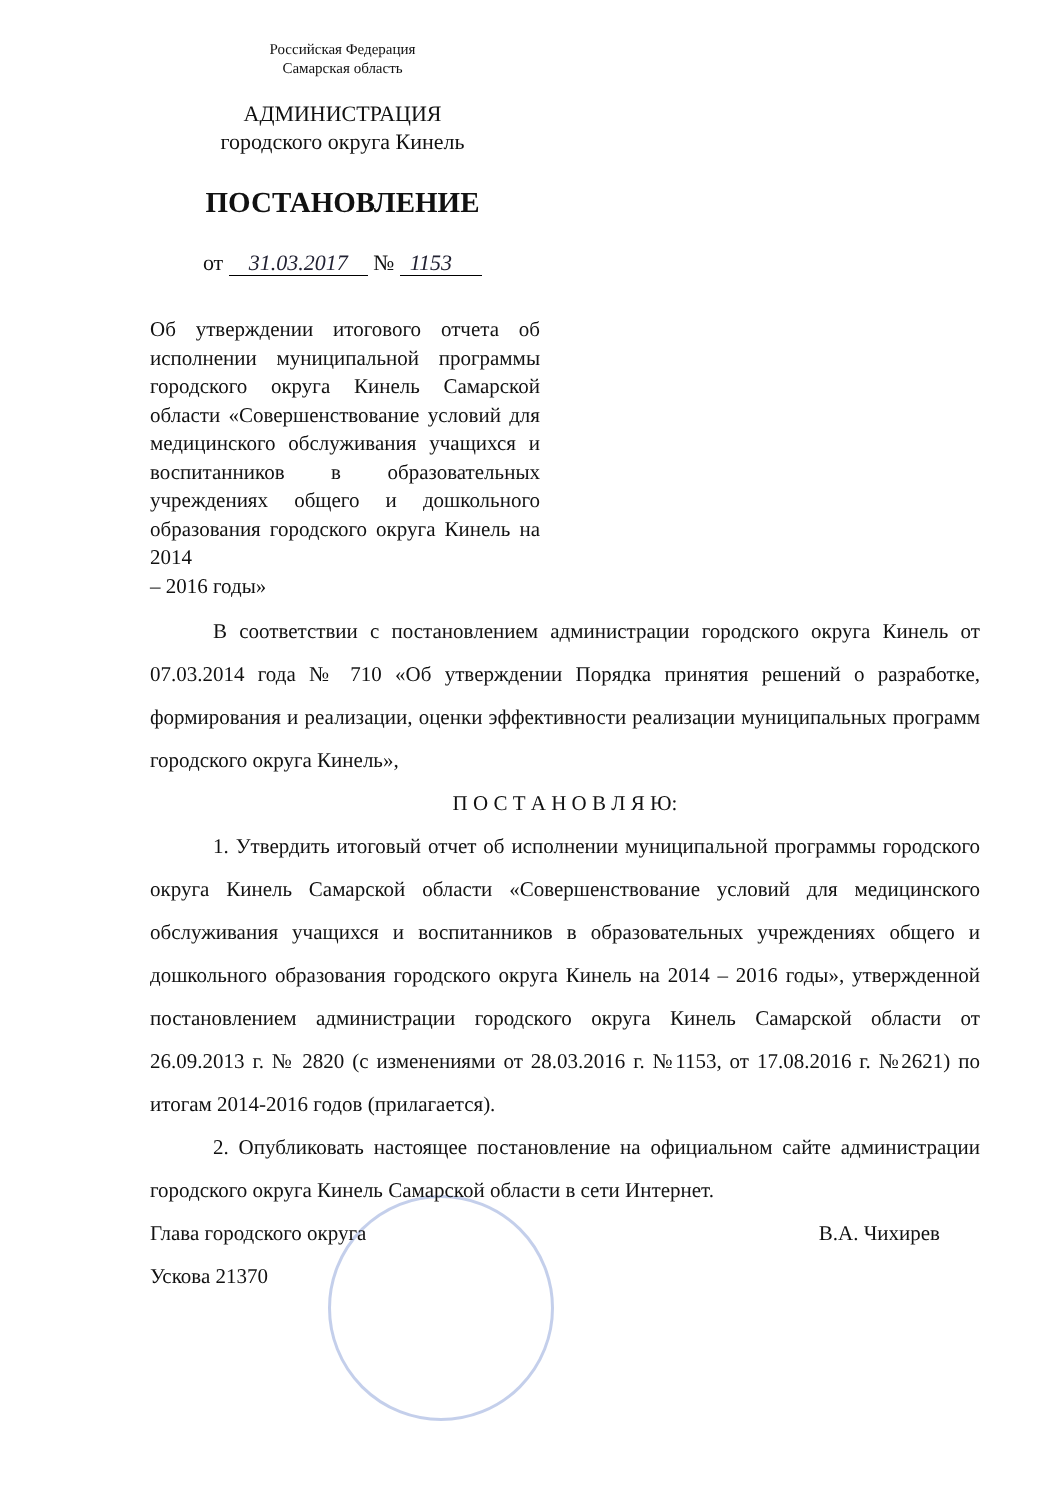Российская Федерация
Самарская область
АДМИНИСТРАЦИЯ
городского округа Кинель
ПОСТАНОВЛЕНИЕ
от 31.03.2017 № 1153
Об утверждении итогового отчета об исполнении муниципальной программы городского округа Кинель Самарской области «Совершенствование условий для медицинского обслуживания учащихся и воспитанников в образовательных учреждениях общего и дошкольного образования городского округа Кинель на 2014
– 2016 годы»
В соответствии с постановлением администрации городского округа Кинель от 07.03.2014 года № 710 «Об утверждении Порядка принятия решений о разработке, формирования и реализации, оценки эффективности реализации муниципальных программ городского округа Кинель»,
П О С Т А Н О В Л Я Ю:
1. Утвердить итоговый отчет об исполнении муниципальной программы городского округа Кинель Самарской области «Совершенствование условий для медицинского обслуживания учащихся и воспитанников в образовательных учреждениях общего и дошкольного образования городского округа Кинель на 2014 – 2016 годы», утвержденной постановлением администрации городского округа Кинель Самарской области от 26.09.2013 г. № 2820 (с изменениями от 28.03.2016 г. №1153, от 17.08.2016 г. №2621) по итогам 2014-2016 годов (прилагается).
2. Опубликовать настоящее постановление на официальном сайте администрации городского округа Кинель Самарской области в сети Интернет.
Глава городского округа В.А. Чихирев
Ускова 21370